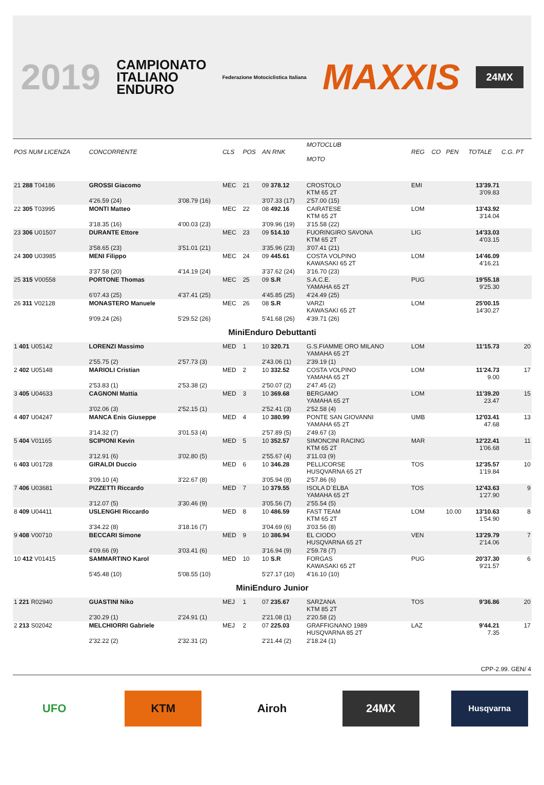2019 CAMPIONATO
ITALIANO
ENDURO Federazione Motociclistica Italiana MAXXIS 24MX
| POS NUM LICENZA | CONCORRENTE | | CLS | POS | AN RNK | MOTOCLUB MOTO | | REG | CO | PEN | TOTALE | C.G. PT |
| --- | --- | --- | --- | --- | --- | --- | --- | --- | --- | --- | --- | --- |
| 21 288 T04186 | GROSSI Giacomo | | MEC | 21 | 09 378.12 | CROSTOLO KTM 65 2T | | EMI | | | 13'39.71 3'09.83 | |
| | 4'26.59 (24) | 3'08.79 (16) | | | 3'07.33 (17) | 2'57.00 (15) | | | | | | |
| 22 305 T03995 | MONTI Matteo | | MEC | 22 | 08 492.16 | CAIRATESE KTM 65 2T | | LOM | | | 13'43.92 3'14.04 | |
| | 3'18.35 (16) | 4'00.03 (23) | | | 3'09.96 (19) | 3'15.58 (22) | | | | | | |
| 23 306 U01507 | DURANTE Ettore | | MEC | 23 | 09 514.10 | FUORINGIRO SAVONA KTM 65 2T | | LIG | | | 14'33.03 4'03.15 | |
| | 3'58.65 (23) | 3'51.01 (21) | | | 3'35.96 (23) | 3'07.41 (21) | | | | | | |
| 24 300 U03985 | MENI Filippo | | MEC | 24 | 09 445.61 | COSTA VOLPINO KAWASAKI 65 2T | | LOM | | | 14'46.09 4'16.21 | |
| | 3'37.58 (20) | 4'14.19 (24) | | | 3'37.62 (24) | 3'16.70 (23) | | | | | | |
| 25 315 V00558 | PORTONE Thomas | | MEC | 25 | 09 S.R | S.A.C.E. YAMAHA 65 2T | | PUG | | | 19'55.18 9'25.30 | |
| | 6'07.43 (25) | 4'37.41 (25) | | | 4'45.85 (25) | 4'24.49 (25) | | | | | | |
| 26 311 V02128 | MONASTERO Manuele | | MEC | 26 | 08 S.R | VARZI KAWASAKI 65 2T | | LOM | | | 25'00.15 14'30.27 | |
| | 9'09.24 (26) | 5'29.52 (26) | | | 5'41.68 (26) | 4'39.71 (26) | | | | | | |
| MiniEnduro Debuttanti | | | | | | | | | | | | |
| 1 401 U05142 | LORENZI Massimo | | MED | 1 | 10 320.71 | G.S.FIAMME ORO MILANO YAMAHA 65 2T | | LOM | | | 11'15.73 | 20 |
| | 2'55.75 (2) | 2'57.73 (3) | | | 2'43.06 (1) | 2'39.19 (1) | | | | | | |
| 2 402 U05148 | MARIOLI Cristian | | MED | 2 | 10 332.52 | COSTA VOLPINO YAMAHA 65 2T | | LOM | | | 11'24.73 9.00 | 17 |
| | 2'53.83 (1) | 2'53.38 (2) | | | 2'50.07 (2) | 2'47.45 (2) | | | | | | |
| 3 405 U04633 | CAGNONI Mattia | | MED | 3 | 10 369.68 | BERGAMO YAMAHA 65 2T | | LOM | | | 11'39.20 23.47 | 15 |
| | 3'02.06 (3) | 2'52.15 (1) | | | 2'52.41 (3) | 2'52.58 (4) | | | | | | |
| 4 407 U04247 | MANCA Enis Giuseppe | | MED | 4 | 10 380.99 | PONTE SAN GIOVANNI YAMAHA 65 2T | | UMB | | | 12'03.41 47.68 | 13 |
| | 3'14.32 (7) | 3'01.53 (4) | | | 2'57.89 (5) | 2'49.67 (3) | | | | | | |
| 5 404 V01165 | SCIPIONI Kevin | | MED | 5 | 10 352.57 | SIMONCINI RACING KTM 65 2T | | MAR | | | 12'22.41 1'06.68 | 11 |
| | 3'12.91 (6) | 3'02.80 (5) | | | 2'55.67 (4) | 3'11.03 (9) | | | | | | |
| 6 403 U01728 | GIRALDI Duccio | | MED | 6 | 10 346.28 | PELLICORSE HUSQVARNA 65 2T | | TOS | | | 12'35.57 1'19.84 | 10 |
| | 3'09.10 (4) | 3'22.67 (8) | | | 3'05.94 (8) | 2'57.86 (6) | | | | | | |
| 7 406 U03681 | PIZZETTI Riccardo | | MED | 7 | 10 379.55 | ISOLA D`ELBA YAMAHA 65 2T | | TOS | | | 12'43.63 1'27.90 | 9 |
| | 3'12.07 (5) | 3'30.46 (9) | | | 3'05.56 (7) | 2'55.54 (5) | | | | | | |
| 8 409 U04411 | USLENGHI Riccardo | | MED | 8 | 10 486.59 | FAST TEAM KTM 65 2T | | LOM | | 10.00 | 13'10.63 1'54.90 | 8 |
| | 3'34.22 (8) | 3'18.16 (7) | | | 3'04.69 (6) | 3'03.56 (8) | | | | | | |
| 9 408 V00710 | BECCARI Simone | | MED | 9 | 10 386.94 | EL CIODO HUSQVARNA 65 2T | | VEN | | | 13'29.79 2'14.06 | 7 |
| | 4'09.66 (9) | 3'03.41 (6) | | | 3'16.94 (9) | 2'59.78 (7) | | | | | | |
| 10 412 V01415 | SAMMARTINO Karol | | MED | 10 | 10 S.R | FORGAS KAWASAKI 65 2T | | PUG | | | 20'37.30 9'21.57 | 6 |
| | 5'45.48 (10) | 5'08.55 (10) | | | 5'27.17 (10) | 4'16.10 (10) | | | | | | |
| MiniEnduro Junior | | | | | | | | | | | | |
| 1 221 R02940 | GUASTINI Niko | | MEJ | 1 | 07 235.67 | SARZANA KTM 85 2T | | TOS | | | 9'36.86 | 20 |
| | 2'30.29 (1) | 2'24.91 (1) | | | 2'21.08 (1) | 2'20.58 (2) | | | | | | |
| 2 213 S02042 | MELCHIORRI Gabriele | | MEJ | 2 | 07 225.03 | GRAFFIGNANO 1989 HUSQVARNA 85 2T | | LAZ | | | 9'44.21 7.35 | 17 |
| | 2'32.22 (2) | 2'32.31 (2) | | | 2'21.44 (2) | 2'18.24 (1) | | | | | | |
CPP-2.99. GEN/ 4
UFO KTM Airoh 24MX
Husqvarna